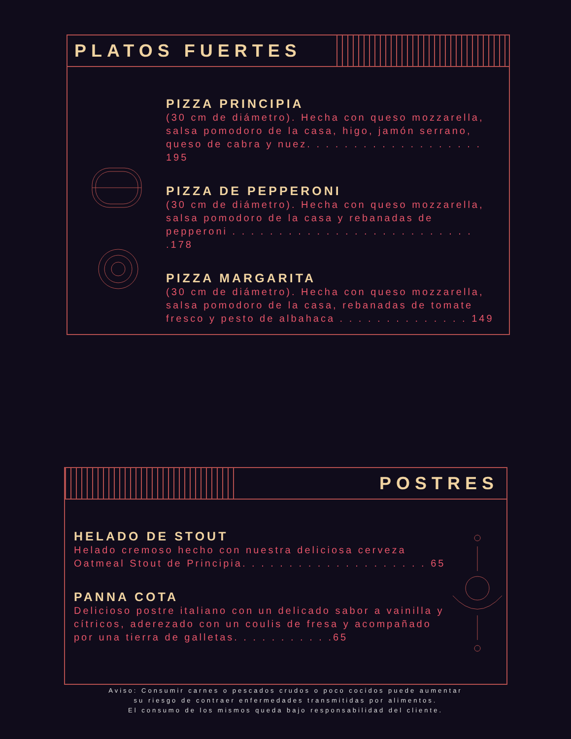PLATOS FUERTES
PIZZA PRINCIPIA
(30 cm de diámetro). Hecha con queso mozzarella, salsa pomodoro de la casa, higo, jamón serrano, queso de cabra y nuez. . . . . . . . . . . . . . . . . . . 195
PIZZA DE PEPPERONI
(30 cm de diámetro). Hecha con queso mozzarella, salsa pomodoro de la casa y rebanadas de pepperoni . . . . . . . . . . . . . . . . . . . . . . . . . . .178
PIZZA MARGARITA
(30 cm de diámetro). Hecha con queso mozzarella, salsa pomodoro de la casa, rebanadas de tomate fresco y pesto de albahaca . . . . . . . . . . . . . . 149
POSTRES
HELADO DE STOUT
Helado cremoso hecho con nuestra deliciosa cerveza Oatmeal Stout de Principia. . . . . . . . . . . . . . . . . . . . 65
PANNA COTA
Delicioso postre italiano con un delicado sabor a vainilla y cítricos, aderezado con un coulis de fresa y acompañado por una tierra de galletas. . . . . . . . . . .65
Aviso: Consumir carnes o pescados crudos o poco cocidos puede aumentar
su riesgo de contraer enfermedades transmitidas por alimentos.
El consumo de los mismos queda bajo responsabilidad del cliente.